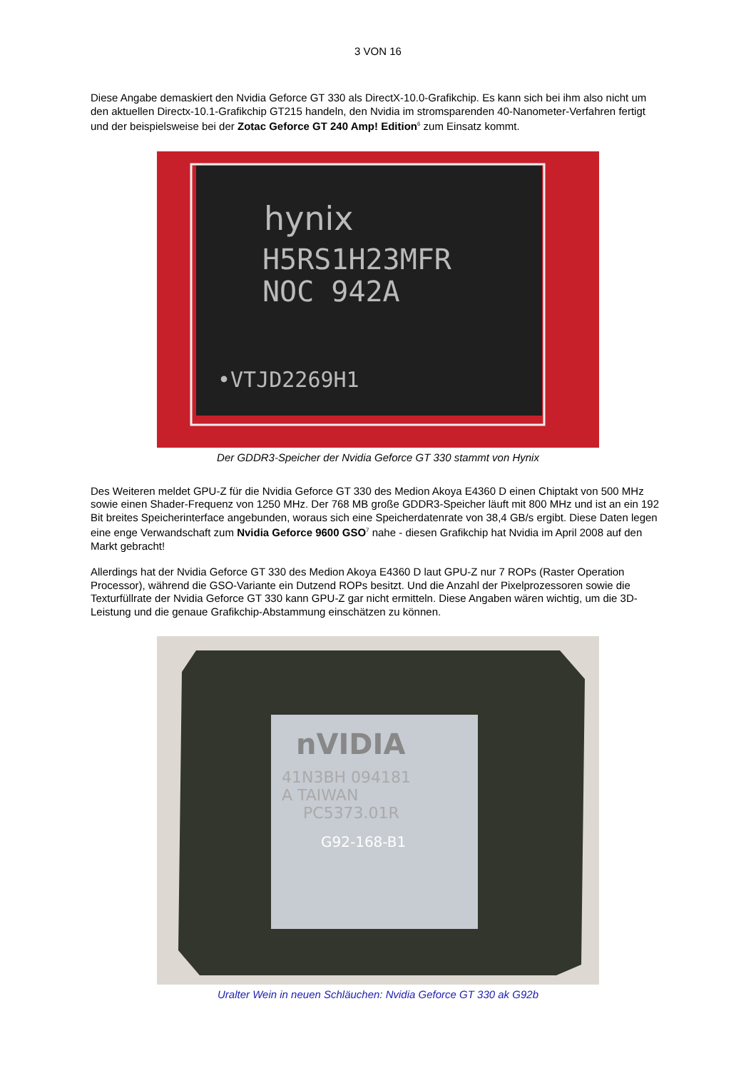3 VON 16
Diese Angabe demaskiert den Nvidia Geforce GT 330 als DirectX-10.0-Grafikchip. Es kann sich bei ihm also nicht um den aktuellen Directx-10.1-Grafikchip GT215 handeln, den Nvidia im stromsparenden 40-Nanometer-Verfahren fertigt und der beispielsweise bei der Zotac Geforce GT 240 Amp! Edition<sup>6</sup> zum Einsatz kommt.
hynix
H5RS1H23MFR
NOC 942A
•VTJD2269H1
Der GDDR3-Speicher der Nvidia Geforce GT 330 stammt von Hynix
Des Weiteren meldet GPU-Z für die Nvidia Geforce GT 330 des Medion Akoya E4360 D einen Chiptakt von 500 MHz sowie einen Shader-Frequenz von 1250 MHz. Der 768 MB große GDDR3-Speicher läuft mit 800 MHz und ist an ein 192 Bit breites Speicherinterface angebunden, woraus sich eine Speicherdatenrate von 38,4 GB/s ergibt. Diese Daten legen eine enge Verwandschaft zum Nvidia Geforce 9600 GSO<sup>7</sup> nahe - diesen Grafikchip hat Nvidia im April 2008 auf den Markt gebracht!
Allerdings hat der Nvidia Geforce GT 330 des Medion Akoya E4360 D laut GPU-Z nur 7 ROPs (Raster Operation Processor), während die GSO-Variante ein Dutzend ROPs besitzt. Und die Anzahl der Pixelprozessoren sowie die Texturfüllrate der Nvidia Geforce GT 330 kann GPU-Z gar nicht ermitteln. Diese Angaben wären wichtig, um die 3D-Leistung und die genaue Grafikchip-Abstammung einschätzen zu können.
nVIDIA
41N3BH 094181
A TAIWAN
PC5373.01R
G92-168-B1
Uralter Wein in neuen Schläuchen: Nvidia Geforce GT 330 ak G92b